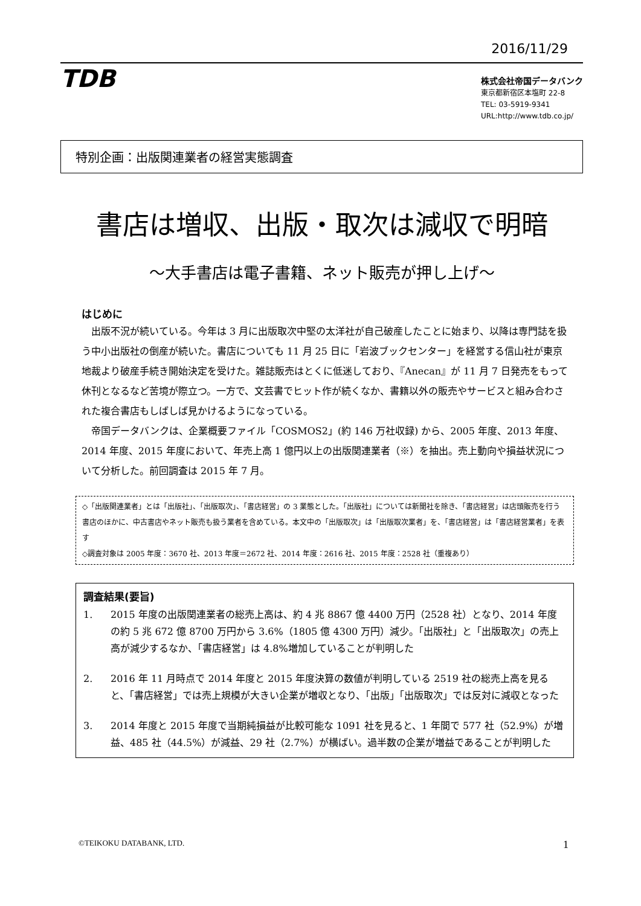2016/11/29
TDB
株式会社帝国データバンク
東京都新宿区本塩町 22-8
TEL: 03-5919-9341
URL:http://www.tdb.co.jp/
特別企画：出版関連業者の経営実態調査
書店は増収、出版・取次は減収で明暗
～大手書店は電子書籍、ネット販売が押し上げ～
はじめに
　出版不況が続いている。今年は 3 月に出版取次中堅の太洋社が自己破産したことに始まり、以降は専門誌を扱う中小出版社の倒産が続いた。書店についても 11 月 25 日に「岩波ブックセンター」を経営する信山社が東京地裁より破産手続き開始決定を受けた。雑誌販売はとくに低迷しており、『Anecan』が 11 月 7 日発売をもって休刊となるなど苦境が際立つ。一方で、文芸書でヒット作が続くなか、書籍以外の販売やサービスと組み合わされた複合書店もしばしば見かけるようになっている。
　帝国データバンクは、企業概要ファイル「COSMOS2」(約 146 万社収録) から、2005 年度、2013 年度、2014 年度、2015 年度において、年売上高 1 億円以上の出版関連業者（※）を抽出。売上動向や損益状況について分析した。前回調査は 2015 年 7 月。
◇「出版関連業者」とは「出版社」、「出版取次」、「書店経営」の 3 業態とした。「出版社」については新聞社を除き、「書店経営」は店頭販売を行う書店のほかに、中古書店やネット販売も扱う業者を含めている。本文中の「出版取次」は「出版取次業者」を、「書店経営」は「書店経営業者」を表す
◇調査対象は 2005 年度：3670 社、2013 年度＝2672 社、2014 年度：2616 社、2015 年度：2528 社（重複あり）
調査結果(要旨)
1. 2015 年度の出版関連業者の総売上高は、約 4 兆 8867 億 4400 万円（2528 社）となり、2014 年度の約 5 兆 672 億 8700 万円から 3.6%（1805 億 4300 万円）減少。「出版社」と「出版取次」の売上高が減少するなか、「書店経営」は 4.8%増加していることが判明した
2. 2016 年 11 月時点で 2014 年度と 2015 年度決算の数値が判明している 2519 社の総売上高を見ると、「書店経営」では売上規模が大きい企業が増収となり、「出版」「出版取次」では反対に減収となった
3. 2014 年度と 2015 年度で当期純損益が比較可能な 1091 社を見ると、1 年間で 577 社（52.9%）が増益、485 社（44.5%）が減益、29 社（2.7%）が横ばい。過半数の企業が増益であることが判明した
©TEIKOKU DATABANK, LTD. 1